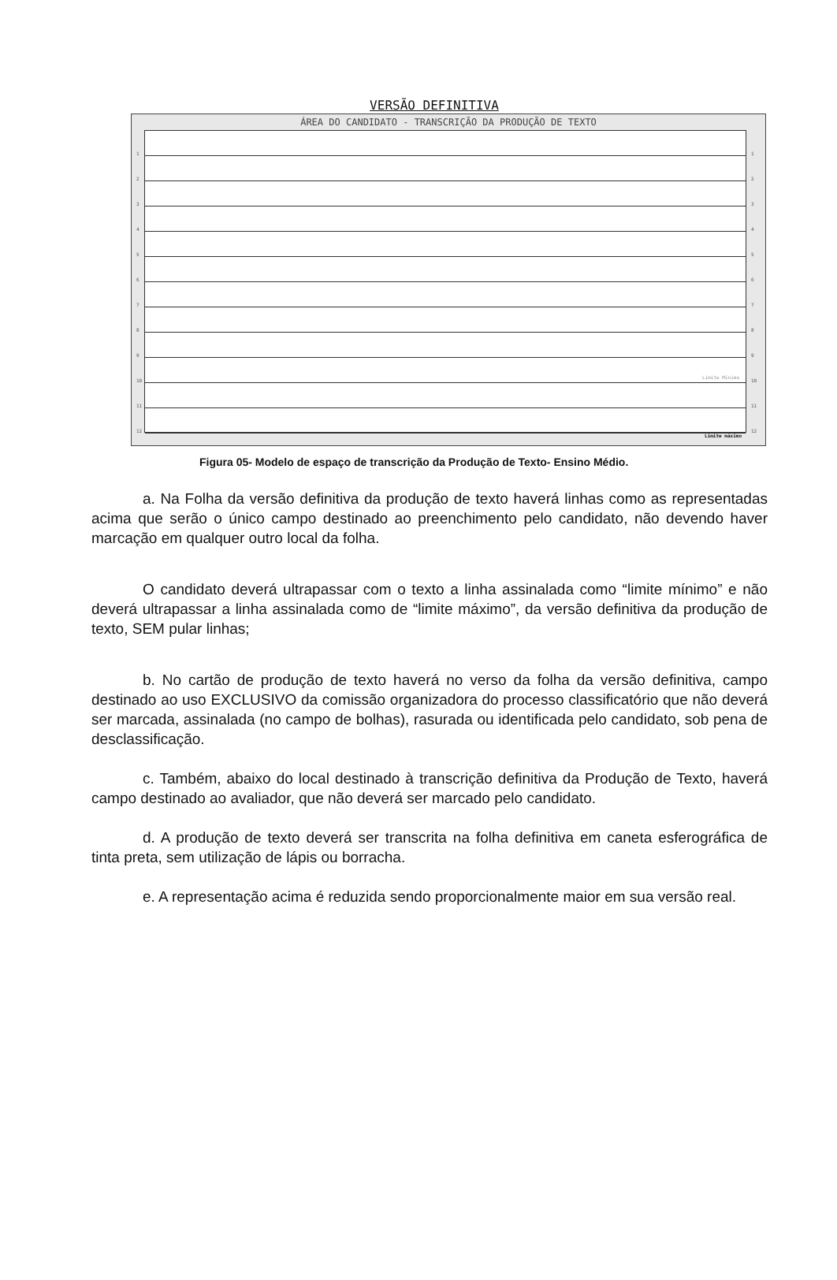VERSÃO DEFINITIVA
ÁREA DO CANDIDATO - TRANSCRIÇÃO DA PRODUÇÃO DE TEXTO
1
2
3
4
5
6
7
8
9
10
11
12
Limite Mínimo
1
2
3
4
5
6
7
8
9
10
11
12
Limite máximo
Figura 05- Modelo de espaço de transcrição da Produção de Texto- Ensino Médio.
a. Na Folha da versão definitiva da produção de texto haverá linhas como as representadas acima que serão o único campo destinado ao preenchimento pelo candidato, não devendo haver marcação em qualquer outro local da folha.
O candidato deverá ultrapassar com o texto a linha assinalada como “limite mínimo” e não deverá ultrapassar a linha assinalada como de “limite máximo”, da versão definitiva da produção de texto, SEM pular linhas;
b. No cartão de produção de texto haverá no verso da folha da versão definitiva, campo destinado ao uso EXCLUSIVO da comissão organizadora do processo classificatório que não deverá ser marcada, assinalada (no campo de bolhas), rasurada ou identificada pelo candidato, sob pena de desclassificação.
c. Também, abaixo do local destinado à transcrição definitiva da Produção de Texto, haverá campo destinado ao avaliador, que não deverá ser marcado pelo candidato.
d. A produção de texto deverá ser transcrita na folha definitiva em caneta esferográfica de tinta preta, sem utilização de lápis ou borracha.
e. A representação acima é reduzida sendo proporcionalmente maior em sua versão real.